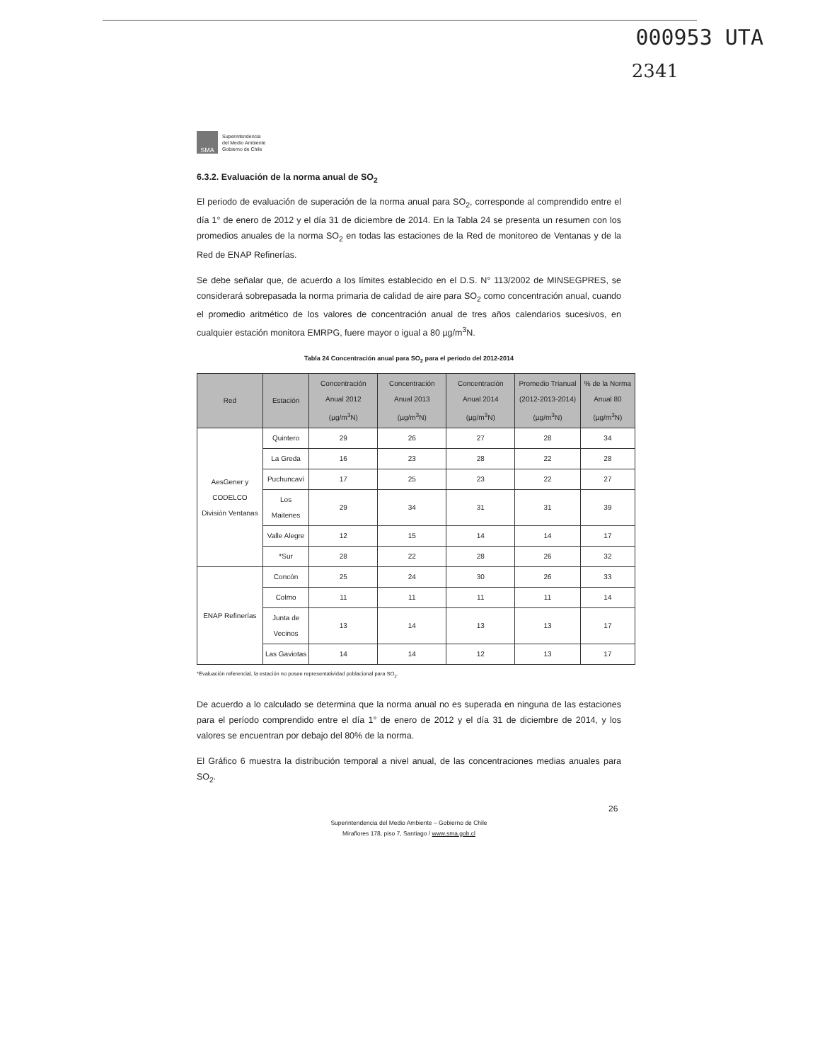000953 UTA
2341
SMA
Superintendencia
del Medio Ambiente
Gobierno de Chile
6.3.2. Evaluación de la norma anual de SO<sub>2</sub>
El periodo de evaluación de superación de la norma anual para SO<sub>2</sub>, corresponde al comprendido entre el día 1° de enero de 2012 y el día 31 de diciembre de 2014. En la Tabla 24 se presenta un resumen con los promedios anuales de la norma SO<sub>2</sub> en todas las estaciones de la Red de monitoreo de Ventanas y de la Red de ENAP Refinerías.
Se debe señalar que, de acuerdo a los límites establecido en el D.S. N° 113/2002 de MINSEGPRES, se considerará sobrepasada la norma primaria de calidad de aire para SO<sub>2</sub> como concentración anual, cuando el promedio aritmético de los valores de concentración anual de tres años calendarios sucesivos, en cualquier estación monitora EMRPG, fuere mayor o igual a 80 µg/m<sup>3</sup>N.
Tabla 24 Concentración anual para SO<sub>2</sub> para el periodo del 2012-2014
| Red | Estación | Concentración Anual 2012 (µg/m<sup>3</sup>N) | Concentración Anual 2013 (µg/m<sup>3</sup>N) | Concentración Anual 2014 (µg/m<sup>3</sup>N) | Promedio Trianual (2012-2013-2014)(µg/m<sup>3</sup>N) | % de la Norma Anual 80 (µg/m<sup>3</sup>N) |
| --- | --- | --- | --- | --- | --- | --- |
| AesGener y CODELCO División Ventanas | Quintero | 29 | 26 | 27 | 28 | 34 |
| | La Greda | 16 | 23 | 28 | 22 | 28 |
| | Puchuncaví | 17 | 25 | 23 | 22 | 27 |
| | Los Maitenes | 29 | 34 | 31 | 31 | 39 |
| | Valle Alegre | 12 | 15 | 14 | 14 | 17 |
| | *Sur | 28 | 22 | 28 | 26 | 32 |
| ENAP Refinerías | Concón | 25 | 24 | 30 | 26 | 33 |
| | Colmo | 11 | 11 | 11 | 11 | 14 |
| | Junta de Vecinos | 13 | 14 | 13 | 13 | 17 |
| | Las Gaviotas | 14 | 14 | 12 | 13 | 17 |
*Evaluación referencial, la estación no posee representatividad poblacional para SO<sub>2</sub>.
De acuerdo a lo calculado se determina que la norma anual no es superada en ninguna de las estaciones para el período comprendido entre el día 1° de enero de 2012 y el día 31 de diciembre de 2014, y los valores se encuentran por debajo del 80% de la norma.
El Gráfico 6 muestra la distribución temporal a nivel anual, de las concentraciones medias anuales para SO<sub>2</sub>.
26
Superintendencia del Medio Ambiente – Gobierno de Chile
Miraflores 178, piso 7, Santiago / www.sma.gob.cl